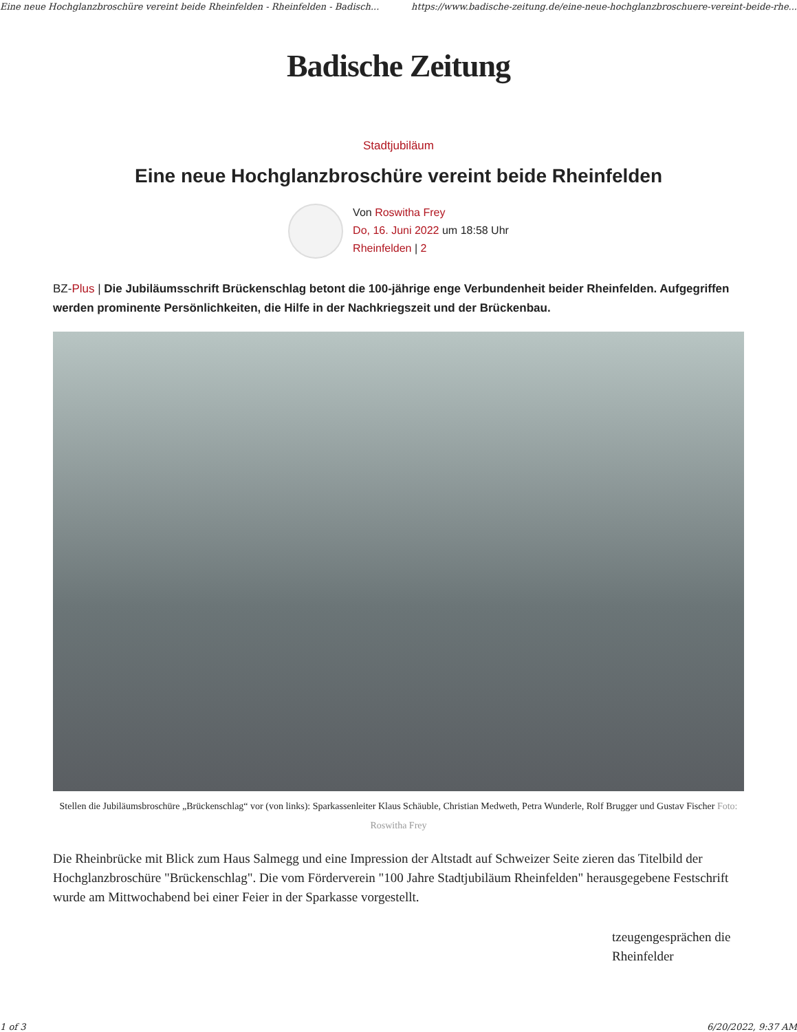Eine neue Hochglanzbroschüre vereint beide Rheinfelden - Rheinfelden - Badisch... https://www.badische-zeitung.de/eine-neue-hochglanzbroschuere-vereint-beide-rhe...
Badische Zeitung
Stadtjubiläum
Eine neue Hochglanzbroschüre vereint beide Rheinfelden
Von Roswitha Frey
Do, 16. Juni 2022 um 18:58 Uhr
Rheinfelden | 2
BZ-Plus | Die Jubiläumsschrift Brückenschlag betont die 100-jährige enge Verbundenheit beider Rheinfelden. Aufgegriffen werden prominente Persönlichkeiten, die Hilfe in der Nachkriegszeit und der Brückenbau.
Stellen die Jubiläumsbroschüre „Brückenschlag“ vor (von links): Sparkassenleiter Klaus Schäuble, Christian Medweth, Petra Wunderle, Rolf Brugger und Gustav Fischer Foto: Roswitha Frey
Die Rheinbrücke mit Blick zum Haus Salmegg und eine Impression der Altstadt auf Schweizer Seite zieren das Titelbild der Hochglanzbroschüre "Brückenschlag". Die vom Förderverein "100 Jahre Stadtjubiläum Rheinfelden" herausgegebene Festschrift wurde am Mittwochabend bei einer Feier in der Sparkasse vorgestellt.
tzeugengesprächen die
Rheinfelder
1 of 3 6/20/2022, 9:37 AM